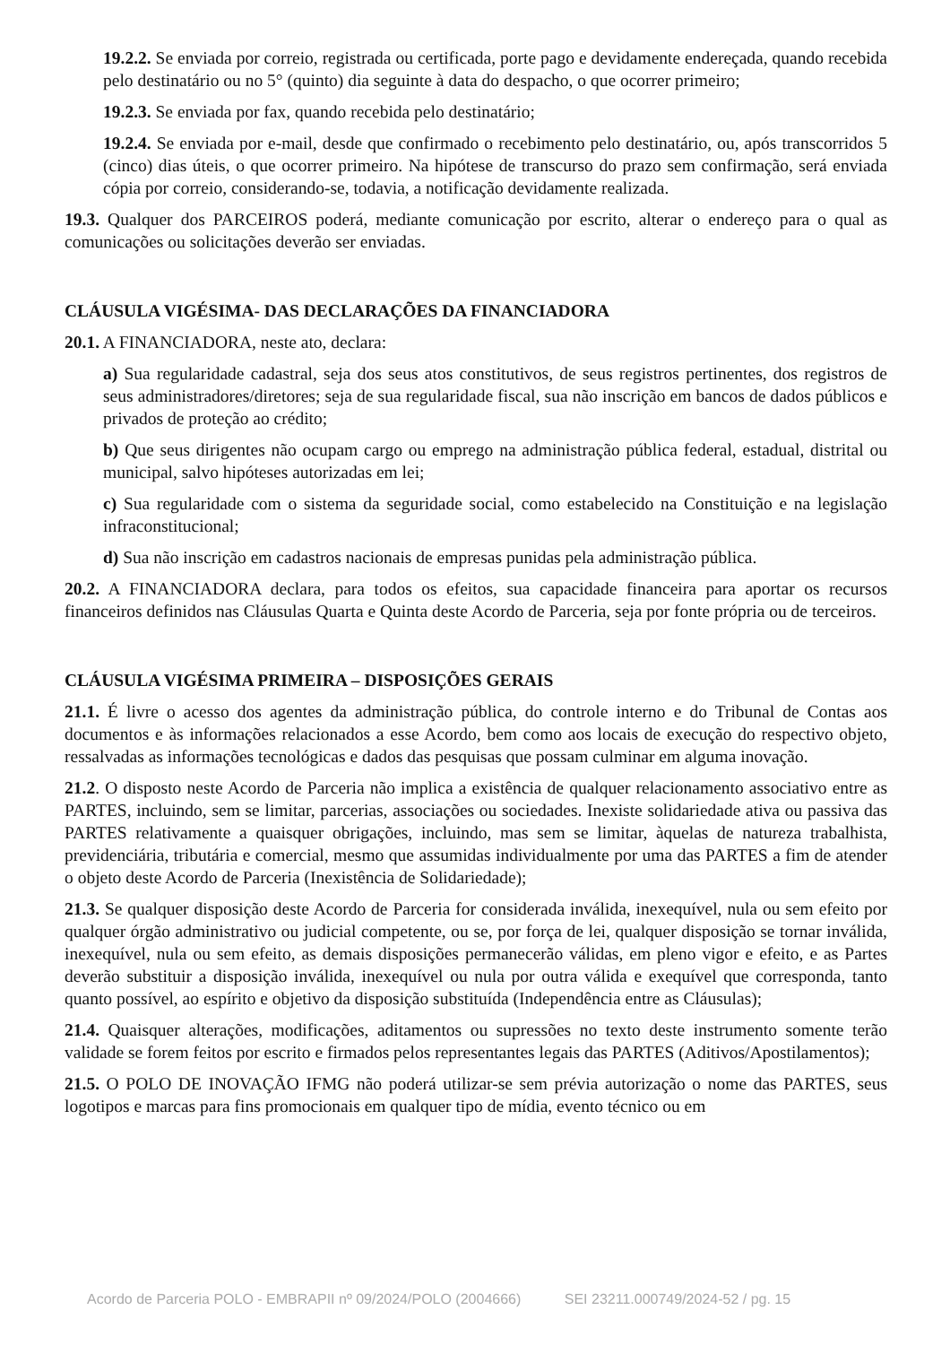19.2.2. Se enviada por correio, registrada ou certificada, porte pago e devidamente endereçada, quando recebida pelo destinatário ou no 5° (quinto) dia seguinte à data do despacho, o que ocorrer primeiro;
19.2.3. Se enviada por fax, quando recebida pelo destinatário;
19.2.4. Se enviada por e-mail, desde que confirmado o recebimento pelo destinatário, ou, após transcorridos 5 (cinco) dias úteis, o que ocorrer primeiro. Na hipótese de transcurso do prazo sem confirmação, será enviada cópia por correio, considerando-se, todavia, a notificação devidamente realizada.
19.3. Qualquer dos PARCEIROS poderá, mediante comunicação por escrito, alterar o endereço para o qual as comunicações ou solicitações deverão ser enviadas.
CLÁUSULA VIGÉSIMA- DAS DECLARAÇÕES DA FINANCIADORA
20.1. A FINANCIADORA, neste ato, declara:
a) Sua regularidade cadastral, seja dos seus atos constitutivos, de seus registros pertinentes, dos registros de seus administradores/diretores; seja de sua regularidade fiscal, sua não inscrição em bancos de dados públicos e privados de proteção ao crédito;
b) Que seus dirigentes não ocupam cargo ou emprego na administração pública federal, estadual, distrital ou municipal, salvo hipóteses autorizadas em lei;
c) Sua regularidade com o sistema da seguridade social, como estabelecido na Constituição e na legislação infraconstitucional;
d) Sua não inscrição em cadastros nacionais de empresas punidas pela administração pública.
20.2. A FINANCIADORA declara, para todos os efeitos, sua capacidade financeira para aportar os recursos financeiros definidos nas Cláusulas Quarta e Quinta deste Acordo de Parceria, seja por fonte própria ou de terceiros.
CLÁUSULA VIGÉSIMA PRIMEIRA – DISPOSIÇÕES GERAIS
21.1. É livre o acesso dos agentes da administração pública, do controle interno e do Tribunal de Contas aos documentos e às informações relacionados a esse Acordo, bem como aos locais de execução do respectivo objeto, ressalvadas as informações tecnológicas e dados das pesquisas que possam culminar em alguma inovação.
21.2. O disposto neste Acordo de Parceria não implica a existência de qualquer relacionamento associativo entre as PARTES, incluindo, sem se limitar, parcerias, associações ou sociedades. Inexiste solidariedade ativa ou passiva das PARTES relativamente a quaisquer obrigações, incluindo, mas sem se limitar, àquelas de natureza trabalhista, previdenciária, tributária e comercial, mesmo que assumidas individualmente por uma das PARTES a fim de atender o objeto deste Acordo de Parceria (Inexistência de Solidariedade);
21.3. Se qualquer disposição deste Acordo de Parceria for considerada inválida, inexequível, nula ou sem efeito por qualquer órgão administrativo ou judicial competente, ou se, por força de lei, qualquer disposição se tornar inválida, inexequível, nula ou sem efeito, as demais disposições permanecerão válidas, em pleno vigor e efeito, e as Partes deverão substituir a disposição inválida, inexequível ou nula por outra válida e exequível que corresponda, tanto quanto possível, ao espírito e objetivo da disposição substituída (Independência entre as Cláusulas);
21.4. Quaisquer alterações, modificações, aditamentos ou supressões no texto deste instrumento somente terão validade se forem feitos por escrito e firmados pelos representantes legais das PARTES (Aditivos/Apostilamentos);
21.5. O POLO DE INOVAÇÃO IFMG não poderá utilizar-se sem prévia autorização o nome das PARTES, seus logotipos e marcas para fins promocionais em qualquer tipo de mídia, evento técnico ou em
Acordo de Parceria POLO - EMBRAPII nº 09/2024/POLO (2004666) SEI 23211.000749/2024-52 / pg. 15